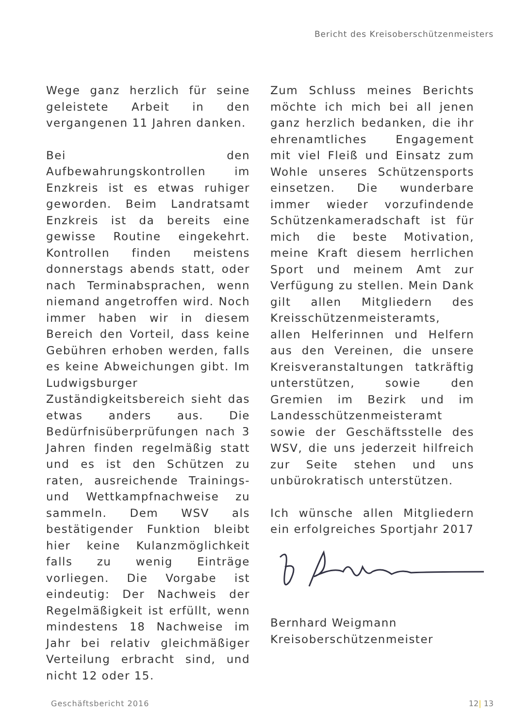Bericht des Kreisoberschützenmeisters
Wege ganz herzlich für seine geleistete Arbeit in den vergangenen 11 Jahren danken.
Bei den Aufbewahrungskontrollen im Enzkreis ist es etwas ruhiger geworden. Beim Landratsamt Enzkreis ist da bereits eine gewisse Routine eingekehrt. Kontrollen finden meistens donnerstags abends statt, oder nach Terminabsprachen, wenn niemand angetroffen wird. Noch immer haben wir in diesem Bereich den Vorteil, dass keine Gebühren erhoben werden, falls es keine Abweichungen gibt. Im Ludwigsburger Zuständigkeitsbereich sieht das etwas anders aus. Die Bedürfnisüberprüfungen nach 3 Jahren finden regelmäßig statt und es ist den Schützen zu raten, ausreichende Trainings- und Wettkampfnachweise zu sammeln. Dem WSV als bestätigender Funktion bleibt hier keine Kulanzmöglichkeit falls zu wenig Einträge vorliegen. Die Vorgabe ist eindeutig: Der Nachweis der Regelmäßigkeit ist erfüllt, wenn mindestens 18 Nachweise im Jahr bei relativ gleichmäßiger Verteilung erbracht sind, und nicht 12 oder 15.
Zum Schluss meines Berichts möchte ich mich bei all jenen ganz herzlich bedanken, die ihr ehrenamtliches Engagement mit viel Fleiß und Einsatz zum Wohle unseres Schützensports einsetzen. Die wunderbare immer wieder vorzufindende Schützenkameradschaft ist für mich die beste Motivation, meine Kraft diesem herrlichen Sport und meinem Amt zur Verfügung zu stellen. Mein Dank gilt allen Mitgliedern des Kreisschützenmeisteramts, allen Helferinnen und Helfern aus den Vereinen, die unsere Kreisveranstaltungen tatkräftig unterstützen, sowie den Gremien im Bezirk und im Landesschützenmeisteramt sowie der Geschäftsstelle des WSV, die uns jederzeit hilfreich zur Seite stehen und uns unbürokratisch unterstützen.
Ich wünsche allen Mitgliedern ein erfolgreiches Sportjahr 2017
Bernhard Weigmann
Kreisoberschützenmeister
Geschäftsbericht 2016 12| 13